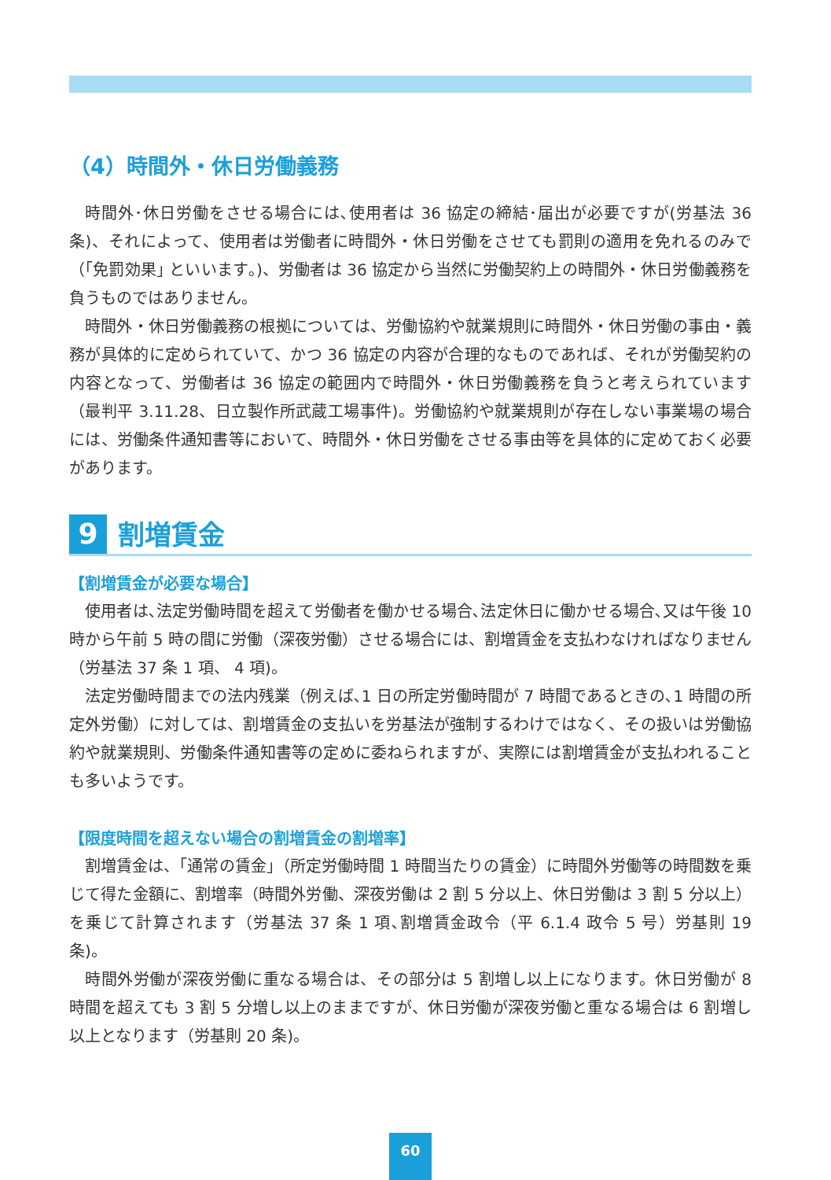（4）時間外・休日労働義務
時間外･休日労働をさせる場合には､使用者は 36 協定の締結･届出が必要ですが(労基法 36 条)、それによって、使用者は労働者に時間外・休日労働をさせても罰則の適用を免れるのみで（｢免罰効果｣ といいます｡)、労働者は 36 協定から当然に労働契約上の時間外・休日労働義務を負うものではありません。
時間外・休日労働義務の根拠については、労働協約や就業規則に時間外・休日労働の事由・義務が具体的に定められていて、かつ 36 協定の内容が合理的なものであれば、それが労働契約の内容となって、労働者は 36 協定の範囲内で時間外・休日労働義務を負うと考えられています（最判平 3.11.28、日立製作所武蔵工場事件)。労働協約や就業規則が存在しない事業場の場合には、労働条件通知書等において、時間外・休日労働をさせる事由等を具体的に定めておく必要があります。
9
割増賃金
【割増賃金が必要な場合】
使用者は､法定労働時間を超えて労働者を働かせる場合､法定休日に働かせる場合､又は午後 10 時から午前 5 時の間に労働（深夜労働）させる場合には、割増賃金を支払わなければなりません（労基法 37 条 1 項、 4 項)。
法定労働時間までの法内残業（例えば､1 日の所定労働時間が 7 時間であるときの､1 時間の所定外労働）に対しては、割増賃金の支払いを労基法が強制するわけではなく、その扱いは労働協約や就業規則、労働条件通知書等の定めに委ねられますが、実際には割増賃金が支払われることも多いようです。
【限度時間を超えない場合の割増賃金の割増率】
割増賃金は、｢通常の賃金｣（所定労働時間 1 時間当たりの賃金）に時間外労働等の時間数を乗じて得た金額に、割増率（時間外労働、深夜労働は 2 割 5 分以上、休日労働は 3 割 5 分以上）を乗じて計算されます（労基法 37 条 1 項､割増賃金政令（平 6.1.4 政令 5 号）労基則 19 条)。
時間外労働が深夜労働に重なる場合は、その部分は 5 割増し以上になります。休日労働が 8 時間を超えても 3 割 5 分増し以上のままですが、休日労働が深夜労働と重なる場合は 6 割増し以上となります（労基則 20 条)。
60